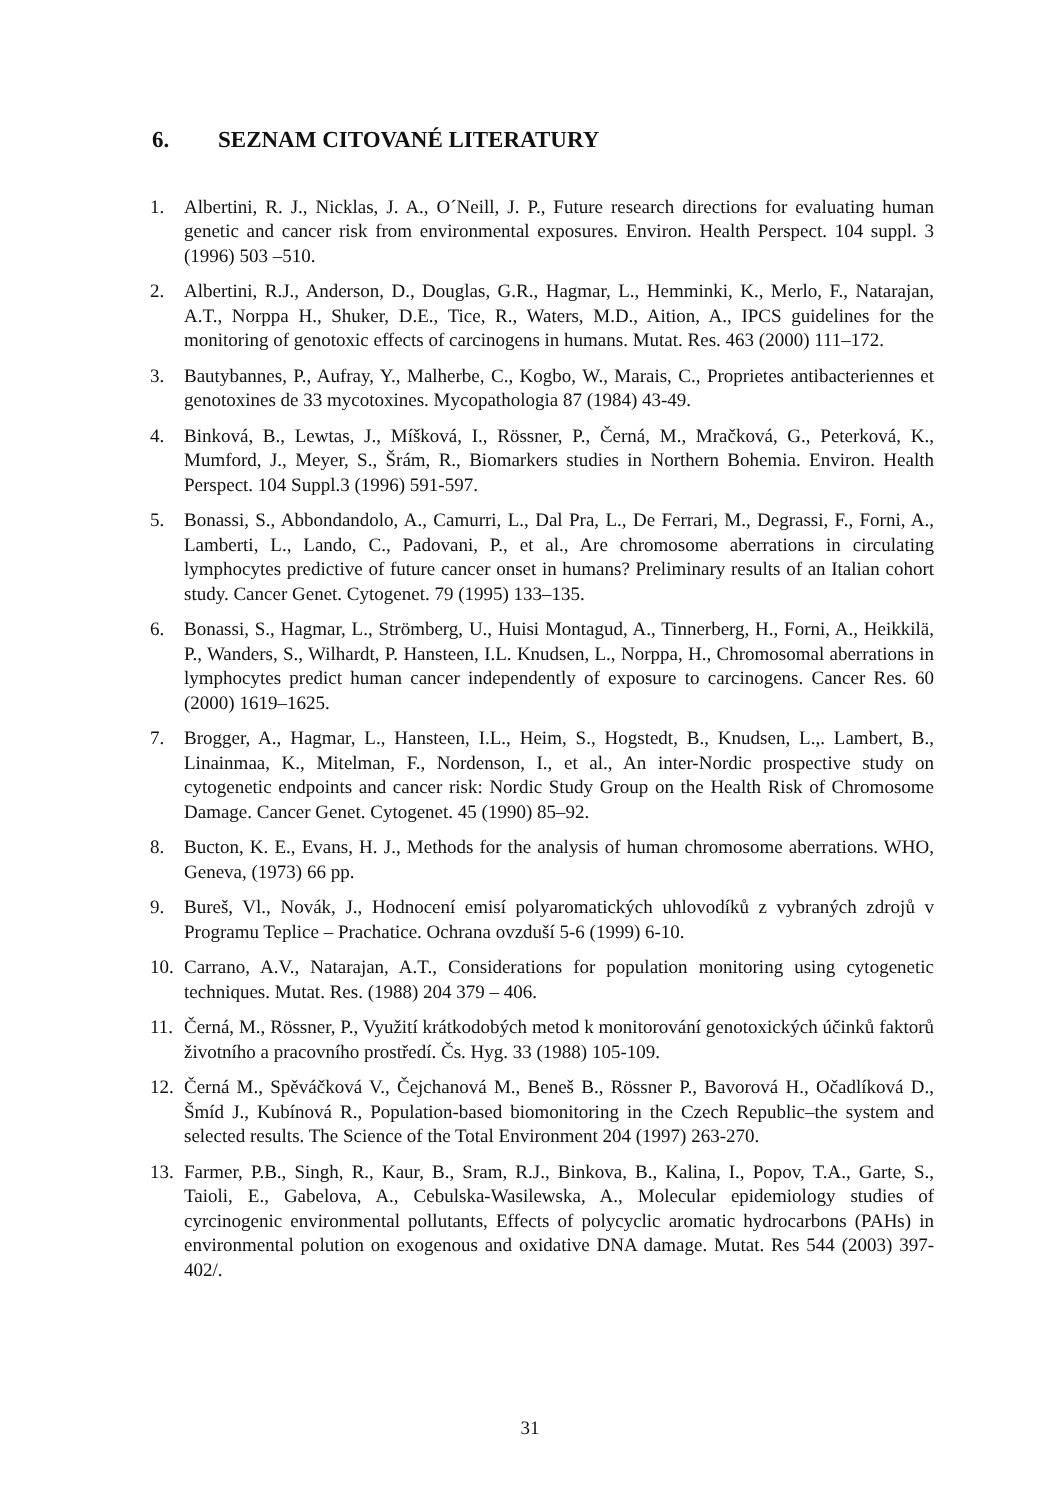6. SEZNAM CITOVANÉ LITERATURY
1. Albertini, R. J., Nicklas, J. A., O´Neill, J. P., Future research directions for evaluating human genetic and cancer risk from environmental exposures. Environ. Health Perspect. 104 suppl. 3 (1996) 503 –510.
2. Albertini, R.J., Anderson, D., Douglas, G.R., Hagmar, L., Hemminki, K., Merlo, F., Natarajan, A.T., Norppa H., Shuker, D.E., Tice, R., Waters, M.D., Aition, A., IPCS guidelines for the monitoring of genotoxic effects of carcinogens in humans. Mutat. Res. 463 (2000) 111–172.
3. Bautybannes, P., Aufray, Y., Malherbe, C., Kogbo, W., Marais, C., Proprietes antibacteriennes et genotoxines de 33 mycotoxines. Mycopathologia 87 (1984) 43-49.
4. Binková, B., Lewtas, J., Míšková, I., Rössner, P., Černá, M., Mračková, G., Peterková, K., Mumford, J., Meyer, S., Šrám, R., Biomarkers studies in Northern Bohemia. Environ. Health Perspect. 104 Suppl.3 (1996) 591-597.
5. Bonassi, S., Abbondandolo, A., Camurri, L., Dal Pra, L., De Ferrari, M., Degrassi, F., Forni, A., Lamberti, L., Lando, C., Padovani, P., et al., Are chromosome aberrations in circulating lymphocytes predictive of future cancer onset in humans? Preliminary results of an Italian cohort study. Cancer Genet. Cytogenet. 79 (1995) 133–135.
6. Bonassi, S., Hagmar, L., Strömberg, U., Huisi Montagud, A., Tinnerberg, H., Forni, A., Heikkilä, P., Wanders, S., Wilhardt, P. Hansteen, I.L. Knudsen, L., Norppa, H., Chromosomal aberrations in lymphocytes predict human cancer independently of exposure to carcinogens. Cancer Res. 60 (2000) 1619–1625.
7. Brogger, A., Hagmar, L., Hansteen, I.L., Heim, S., Hogstedt, B., Knudsen, L.,. Lambert, B., Linainmaa, K., Mitelman, F., Nordenson, I., et al., An inter-Nordic prospective study on cytogenetic endpoints and cancer risk: Nordic Study Group on the Health Risk of Chromosome Damage. Cancer Genet. Cytogenet. 45 (1990) 85–92.
8. Bucton, K. E., Evans, H. J., Methods for the analysis of human chromosome aberrations. WHO, Geneva, (1973) 66 pp.
9. Bureš, Vl., Novák, J., Hodnocení emisí polyaromatických uhlovodíků z vybraných zdrojů v Programu Teplice – Prachatice. Ochrana ovzduší 5-6 (1999) 6-10.
10.
Carrano, A.V., Natarajan, A.T., Considerations for population monitoring using cytogenetic techniques. Mutat. Res. (1988) 204 379 – 406.
11.
Černá, M., Rössner, P., Využití krátkodobých metod k monitorování genotoxických účinků faktorů životního a pracovního prostředí. Čs. Hyg. 33 (1988) 105-109.
12.
Černá M., Spěváčková V., Čejchanová M., Beneš B., Rössner P., Bavorová H., Očadlíková D., Šmíd J., Kubínová R., Population-based biomonitoring in the Czech Republic–the system and selected results. The Science of the Total Environment 204 (1997) 263-270.
13.
Farmer, P.B., Singh, R., Kaur, B., Sram, R.J., Binkova, B., Kalina, I., Popov, T.A., Garte, S., Taioli, E., Gabelova, A., Cebulska-Wasilewska, A., Molecular epidemiology studies of cyrcinogenic environmental pollutants, Effects of polycyclic aromatic hydrocarbons (PAHs) in environmental polution on exogenous and oxidative DNA damage. Mutat. Res 544 (2003) 397-402/.
31